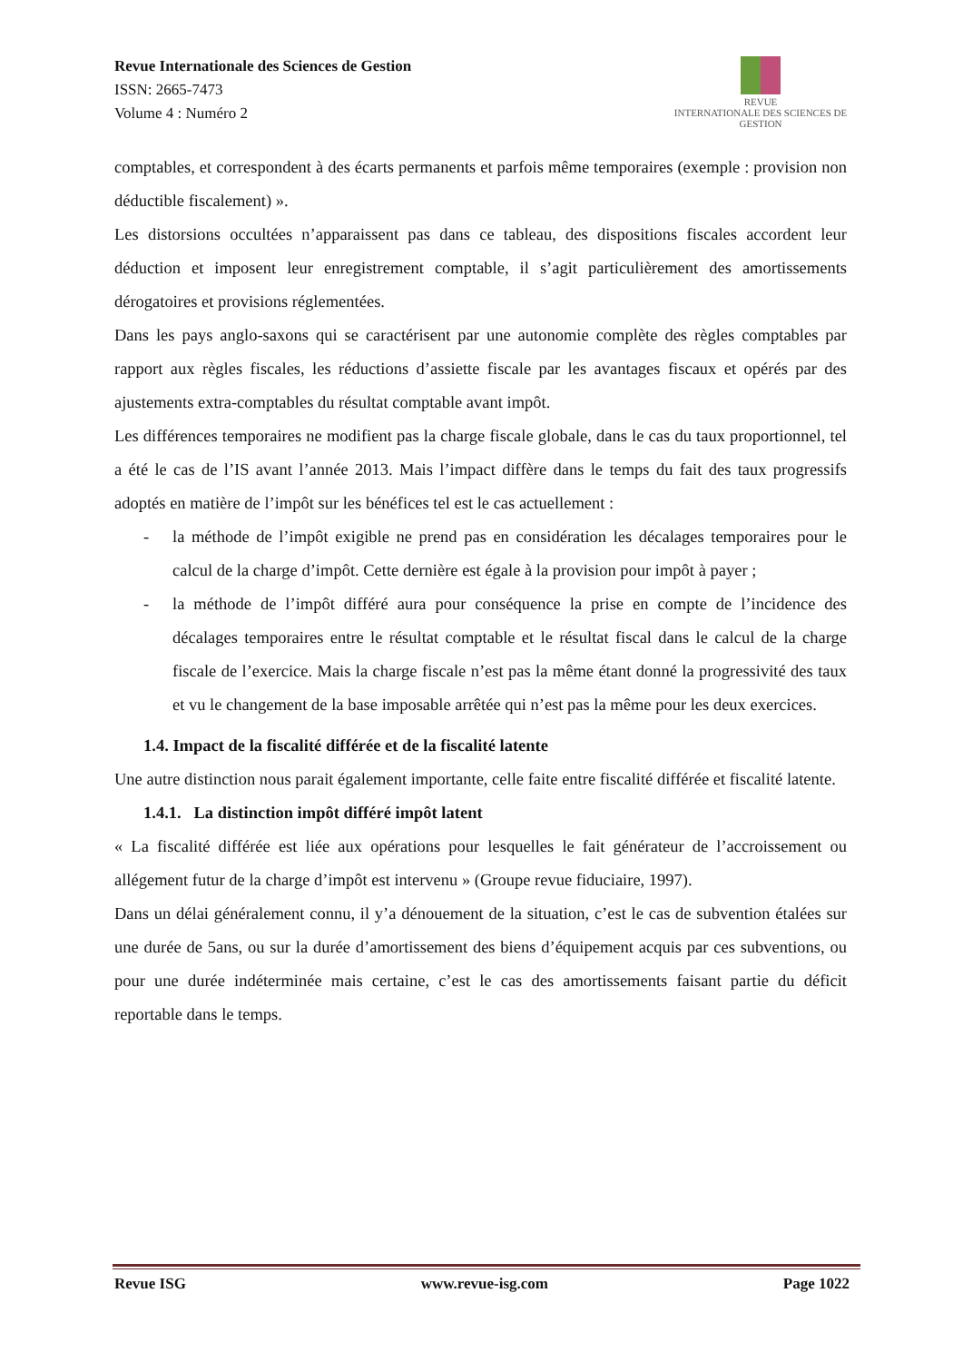Revue Internationale des Sciences de Gestion
ISSN: 2665-7473
Volume 4 : Numéro 2
REVUE
INTERNATIONALE DES SCIENCES DE GESTION
comptables, et correspondent à des écarts permanents et parfois même temporaires (exemple : provision non déductible fiscalement) ».
Les distorsions occultées n’apparaissent pas dans ce tableau, des dispositions fiscales accordent leur déduction et imposent leur enregistrement comptable, il s’agit particulièrement des amortissements dérogatoires et provisions réglementées.
Dans les pays anglo-saxons qui se caractérisent par une autonomie complète des règles comptables par rapport aux règles fiscales, les réductions d’assiette fiscale par les avantages fiscaux et opérés par des ajustements extra-comptables du résultat comptable avant impôt.
Les différences temporaires ne modifient pas la charge fiscale globale, dans le cas du taux proportionnel, tel a été le cas de l’IS avant l’année 2013. Mais l’impact diffère dans le temps du fait des taux progressifs adoptés en matière de l’impôt sur les bénéfices tel est le cas actuellement :
- la méthode de l’impôt exigible ne prend pas en considération les décalages temporaires pour le calcul de la charge d’impôt. Cette dernière est égale à la provision pour impôt à payer ;
- la méthode de l’impôt différé aura pour conséquence la prise en compte de l’incidence des décalages temporaires entre le résultat comptable et le résultat fiscal dans le calcul de la charge fiscale de l’exercice. Mais la charge fiscale n’est pas la même étant donné la progressivité des taux et vu le changement de la base imposable arrêtée qui n’est pas la même pour les deux exercices.
1.4. Impact de la fiscalité différée et de la fiscalité latente
Une autre distinction nous parait également importante, celle faite entre fiscalité différée et fiscalité latente.
1.4.1. La distinction impôt différé impôt latent
« La fiscalité différée est liée aux opérations pour lesquelles le fait générateur de l’accroissement ou allégement futur de la charge d’impôt est intervenu » (Groupe revue fiduciaire, 1997).
Dans un délai généralement connu, il y’a dénouement de la situation, c’est le cas de subvention étalées sur une durée de 5ans, ou sur la durée d’amortissement des biens d’équipement acquis par ces subventions, ou pour une durée indéterminée mais certaine, c’est le cas des amortissements faisant partie du déficit reportable dans le temps.
Revue ISG www.revue-isg.com Page 1022